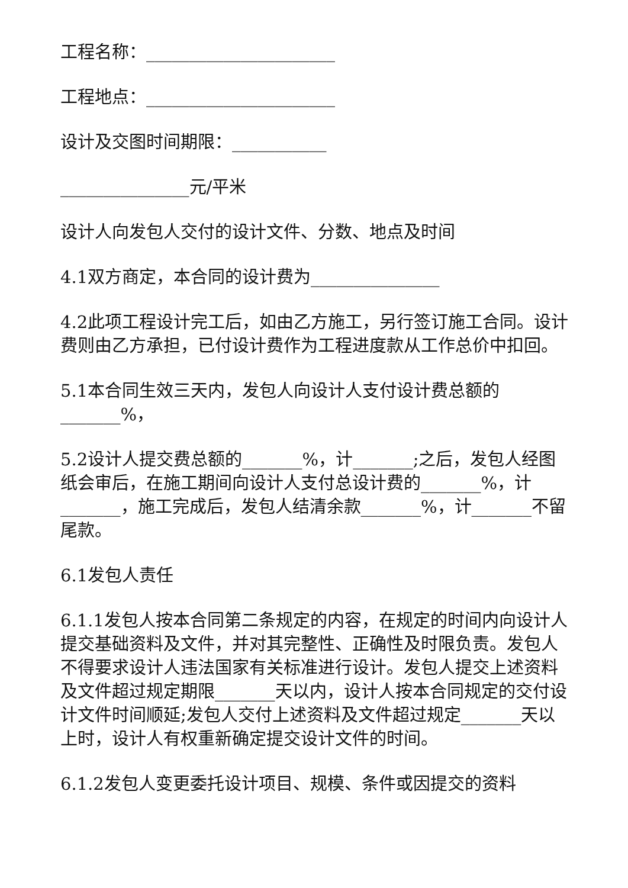工程名称：______________________
工程地点：______________________
设计及交图时间期限：___________
_______________元/平米
设计人向发包人交付的设计文件、分数、地点及时间
4.1双方商定，本合同的设计费为_______________
4.2此项工程设计完工后，如由乙方施工，另行签订施工合同。设计费则由乙方承担，已付设计费作为工程进度款从工作总价中扣回。
5.1本合同生效三天内，发包人向设计人支付设计费总额的_______%，
5.2设计人提交费总额的_______%，计_______;之后，发包人经图纸会审后，在施工期间向设计人支付总设计费的_______%，计_______，施工完成后，发包人结清余款_______%，计_______不留尾款。
6.1发包人责任
6.1.1发包人按本合同第二条规定的内容，在规定的时间内向设计人提交基础资料及文件，并对其完整性、正确性及时限负责。发包人不得要求设计人违法国家有关标准进行设计。发包人提交上述资料及文件超过规定期限_______天以内，设计人按本合同规定的交付设计文件时间顺延;发包人交付上述资料及文件超过规定_______天以上时，设计人有权重新确定提交设计文件的时间。
6.1.2发包人变更委托设计项目、规模、条件或因提交的资料